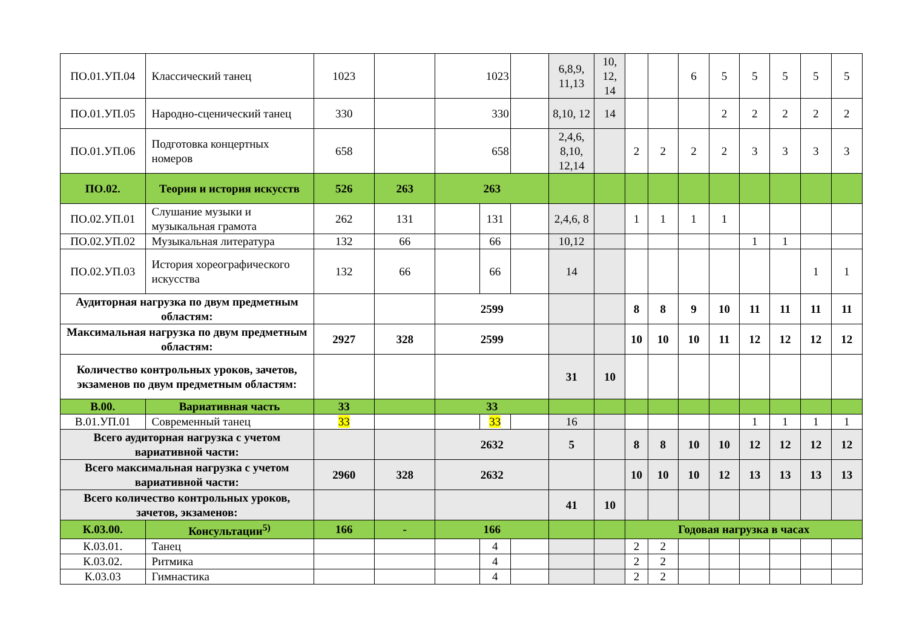| ПО.01.УП.04 | Классический танец | 1023 | | 1023 | | | 6,8,9, 11,13 | 10, 12, 14 | | | 6 | 5 | 5 | 5 | 5 | 5 |
| ПО.01.УП.05 | Народно-сценический танец | 330 | | 330 | | | 8,10, 12 | 14 | | | | 2 | 2 | 2 | 2 | 2 |
| ПО.01.УП.06 | Подготовка концертных номеров | 658 | | 658 | | | 2,4,6, 8,10, 12,14 | | 2 | 2 | 2 | 2 | 3 | 3 | 3 | 3 |
| ПО.02. | Теория и история искусств | 526 | 263 | 263 | | | | | | | | | | | | |
| ПО.02.УП.01 | Слушание музыки и музыкальная грамота | 262 | 131 | | 131 | | 2,4,6, 8 | | 1 | 1 | 1 | 1 | | | | |
| ПО.02.УП.02 | Музыкальная литература | 132 | 66 | | 66 | | 10,12 | | | | | | 1 | 1 | | |
| ПО.02.УП.03 | История хореографического искусства | 132 | 66 | | 66 | | 14 | | | | | | | | 1 | 1 |
| Аудиторная нагрузка по двум предметным областям: | | | | 2599 | | | | | 8 | 8 | 9 | 10 | 11 | 11 | 11 | 11 |
| Максимальная нагрузка по двум предметным областям: | | 2927 | 328 | 2599 | | | | | 10 | 10 | 10 | 11 | 12 | 12 | 12 | 12 |
| Количество контрольных уроков, зачетов, экзаменов по двум предметным областям: | | | | | | | 31 | 10 | | | | | | | | |
| В.00. | Вариативная часть | 33 | | 33 | | | | | | | | | | | | |
| В.01.УП.01 | Современный танец | 33 | | | 33 | | 16 | | | | | | 1 | 1 | 1 | 1 |
| Всего аудиторная нагрузка с учетом вариативной части: | | | | 2632 | | | 5 | | 8 | 8 | 10 | 10 | 12 | 12 | 12 | 12 |
| Всего максимальная нагрузка с учетом вариативной части: | | 2960 | 328 | 2632 | | | | | 10 | 10 | 10 | 12 | 13 | 13 | 13 | 13 |
| Всего количество контрольных уроков, зачетов, экзаменов: | | | | | | | 41 | 10 | | | | | | | | |
| К.03.00. | Консультации<sup>5)</sup> | 166 | - | 166 | | | | | Годовая нагрузка в часах | | | | | | | |
| К.03.01. | Танец | | | | 4 | | | | 2 | 2 | | | | | | |
| К.03.02. | Ритмика | | | | 4 | | | | 2 | 2 | | | | | | |
| К.03.03 | Гимнастика | | | | 4 | | | | 2 | 2 | | | | | | |